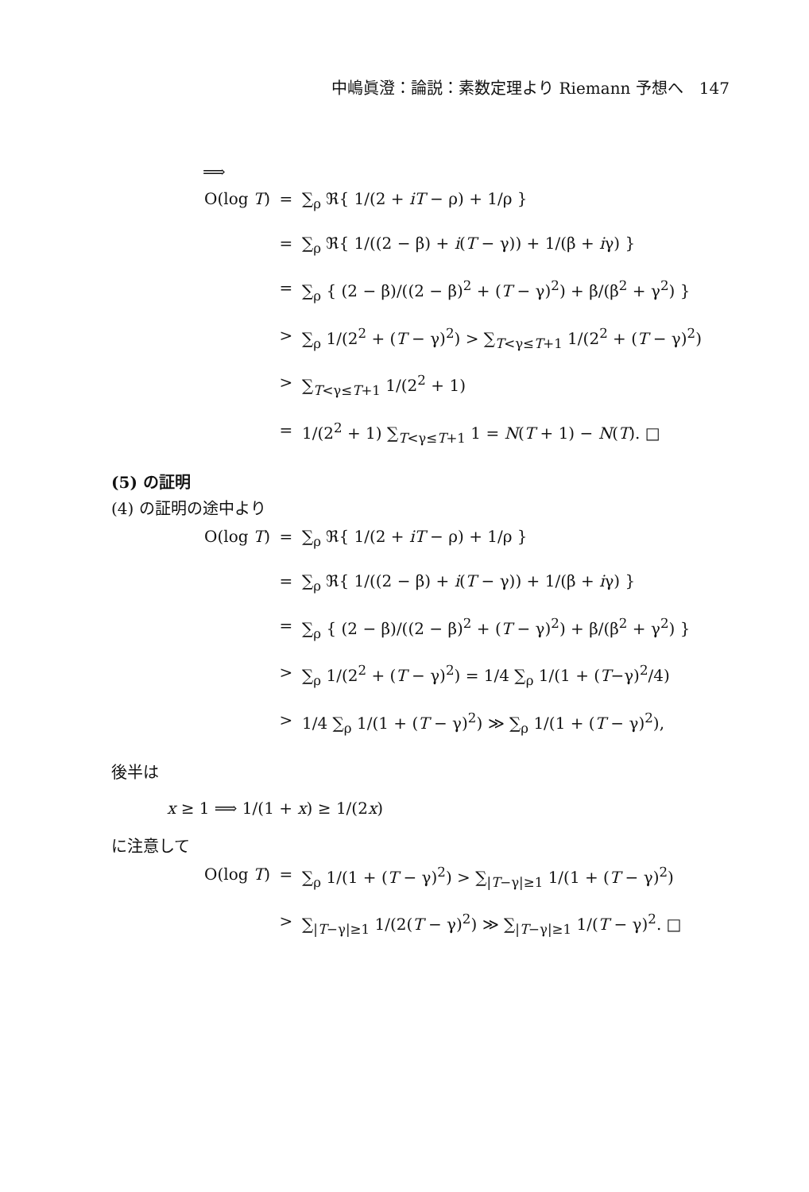中嶋眞澄：論説：素数定理より Riemann 予想へ　147
⟹
O(log T)
=
∑<sub>ρ</sub> ℜ{ 1/(2 + iT − ρ) + 1/ρ }
=
∑<sub>ρ</sub> ℜ{ 1/((2 − β) + i(T − γ)) + 1/(β + iγ) }
=
∑<sub>ρ</sub> { (2 − β)/((2 − β)<sup>2</sup> + (T − γ)<sup>2</sup>) + β/(β<sup>2</sup> + γ<sup>2</sup>) }
>
∑<sub>ρ</sub> 1/(2<sup>2</sup> + (T − γ)<sup>2</sup>) > ∑<sub>T<γ≤T+1</sub> 1/(2<sup>2</sup> + (T − γ)<sup>2</sup>)
>
∑<sub>T<γ≤T+1</sub> 1/(2<sup>2</sup> + 1)
=
1/(2<sup>2</sup> + 1) ∑<sub>T<γ≤T+1</sub> 1 = N(T + 1) − N(T). □
(5) の証明
(4) の証明の途中より
O(log T)
=
∑<sub>ρ</sub> ℜ{ 1/(2 + iT − ρ) + 1/ρ }
=
∑<sub>ρ</sub> ℜ{ 1/((2 − β) + i(T − γ)) + 1/(β + iγ) }
=
∑<sub>ρ</sub> { (2 − β)/((2 − β)<sup>2</sup> + (T − γ)<sup>2</sup>) + β/(β<sup>2</sup> + γ<sup>2</sup>) }
>
∑<sub>ρ</sub> 1/(2<sup>2</sup> + (T − γ)<sup>2</sup>) = 1/4 ∑<sub>ρ</sub> 1/(1 + (T−γ)<sup>2</sup>/4)
>
1/4 ∑<sub>ρ</sub> 1/(1 + (T − γ)<sup>2</sup>) ≫ ∑<sub>ρ</sub> 1/(1 + (T − γ)<sup>2</sup>),
後半は
x ≥ 1 ⟹ 1/(1 + x) ≥ 1/(2x)
に注意して
O(log T)
=
∑<sub>ρ</sub> 1/(1 + (T − γ)<sup>2</sup>) > ∑<sub>|T−γ|≥1</sub> 1/(1 + (T − γ)<sup>2</sup>)
>
∑<sub>|T−γ|≥1</sub> 1/(2(T − γ)<sup>2</sup>) ≫ ∑<sub>|T−γ|≥1</sub> 1/(T − γ)<sup>2</sup>. □